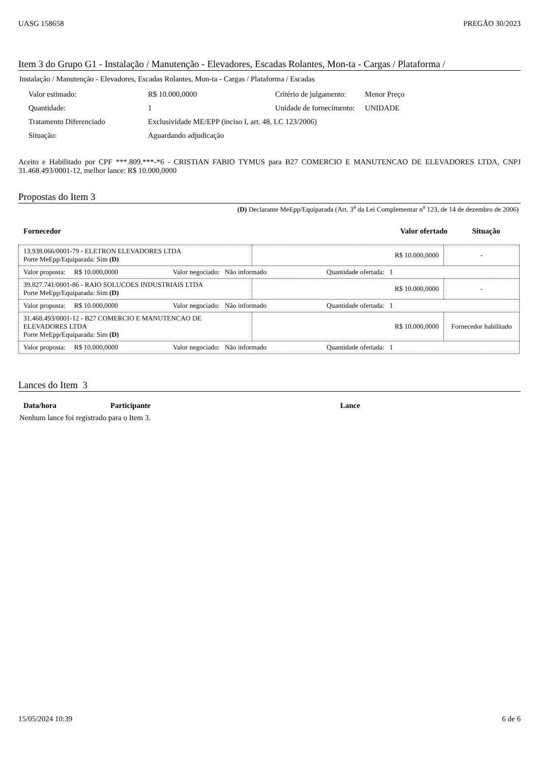UASG 158658 PREGÃO 30/2023
Item 3 do Grupo G1 - Instalação / Manutenção - Elevadores, Escadas Rolantes, Mon-ta - Cargas / Plataforma /
Instalação / Manutenção - Elevadores, Escadas Rolantes, Mon-ta - Cargas / Plataforma / Escadas
| Valor estimado: | R$ 10.000,0000 | Critério de julgamento: | Menor Preço |
| Quantidade: | 1 | Unidade de fornecimento: | UNIDADE |
| Tratamento Diferenciado | Exclusividade ME/EPP (inciso I, art. 48, LC 123/2006) | | |
| Situação: | Aguardando adjudicação | | |
Aceito e Habilitado por CPF ***.809.***-*6 - CRISTIAN FABIO TYMUS para B27 COMERCIO E MANUTENCAO DE ELEVADORES LTDA, CNPJ 31.468.493/0001-12, melhor lance: R$ 10.000,0000
Propostas do Item 3
(D) Declarante MeEpp/Equiparada (Art. 3<sup>a</sup> da Lei Complementar n<sup>a</sup> 123, de 14 de dezembro de 2006)
| Fornecedor | Valor ofertado | Situação |
| --- | --- | --- |
| 13.938.066/0001-79 - ELETRON ELEVADORES LTDA Porte MeEpp/Equiparada: Sim (D) | R$ 10.000,0000 | - |
| Valor proposta: R$ 10.000,0000 Valor negociado: Não informado Quantidade ofertada: 1 | | |
| 39.827.741/0001-86 - RAIO SOLUCOES INDUSTRIAIS LTDA Porte MeEpp/Equiparada: Sim (D) | R$ 10.000,0000 | - |
| Valor proposta: R$ 10.000,0000 Valor negociado: Não informado Quantidade ofertada: 1 | | |
| 31.468.493/0001-12 - B27 COMERCIO E MANUTENCAO DE ELEVADORES LTDA Porte MeEpp/Equiparada: Sim (D) | R$ 10.000,0000 | Fornecedor habilitado |
| Valor proposta: R$ 10.000,0000 Valor negociado: Não informado Quantidade ofertada: 1 | | |
Lances do Item 3
| Data/hora | Participante | Lance |
| --- | --- | --- |
Nenhum lance foi registrado para o Item 3.
15/05/2024 10:39 6 de 6